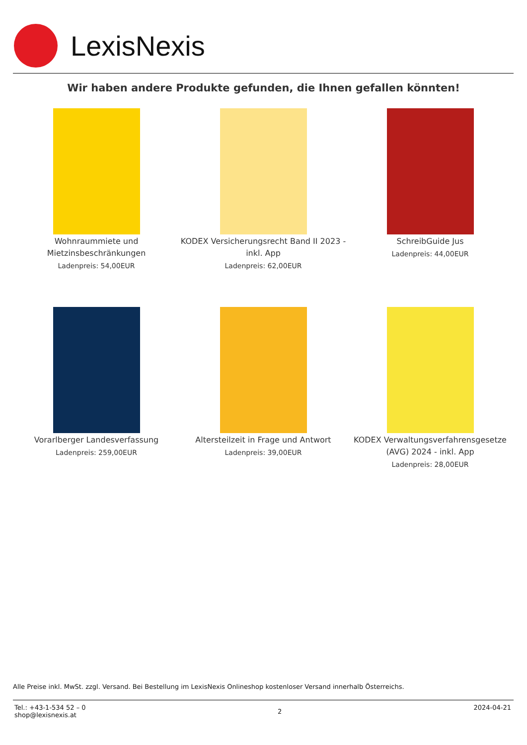LexisNexis
Wir haben andere Produkte gefunden, die Ihnen gefallen könnten!
Wohnraummiete und
Mietzinsbeschränkungen
Ladenpreis: 54,00EUR
KODEX Versicherungsrecht Band II 2023 -
inkl. App
Ladenpreis: 62,00EUR
SchreibGuide Jus
Ladenpreis: 44,00EUR
Vorarlberger Landesverfassung
Ladenpreis: 259,00EUR
Altersteilzeit in Frage und Antwort
Ladenpreis: 39,00EUR
KODEX Verwaltungsverfahrensgesetze
(AVG) 2024 - inkl. App
Ladenpreis: 28,00EUR
Alle Preise inkl. MwSt. zzgl. Versand. Bei Bestellung im LexisNexis Onlineshop kostenloser Versand innerhalb Österreichs.
Tel.: +43-1-534 52 – 0
shop@lexisnexis.at
2
2024-04-21